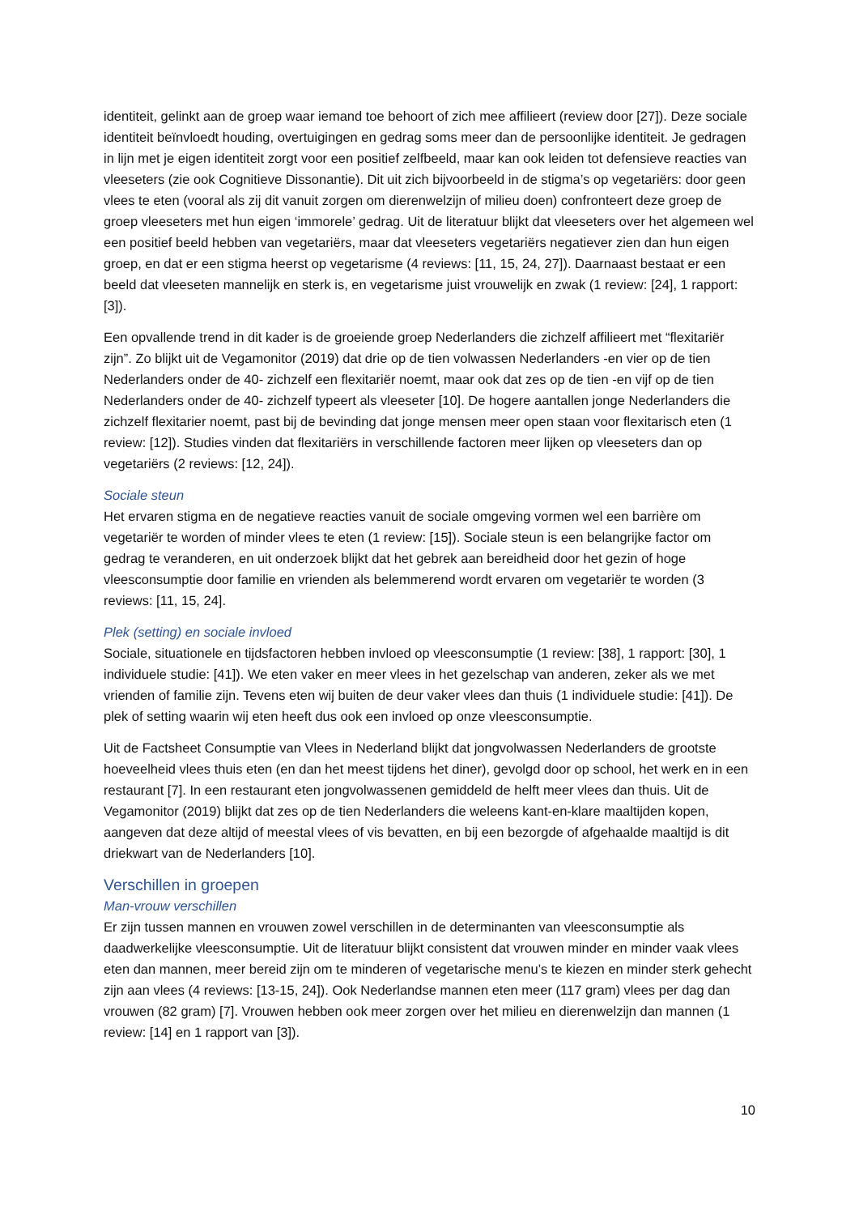identiteit, gelinkt aan de groep waar iemand toe behoort of zich mee affilieert (review door [27]). Deze sociale identiteit beïnvloedt houding, overtuigingen en gedrag soms meer dan de persoonlijke identiteit. Je gedragen in lijn met je eigen identiteit zorgt voor een positief zelfbeeld, maar kan ook leiden tot defensieve reacties van vleeseters (zie ook Cognitieve Dissonantie). Dit uit zich bijvoorbeeld in de stigma’s op vegetariërs: door geen vlees te eten (vooral als zij dit vanuit zorgen om dierenwelzijn of milieu doen) confronteert deze groep de groep vleeseters met hun eigen ‘immorele’ gedrag. Uit de literatuur blijkt dat vleeseters over het algemeen wel een positief beeld hebben van vegetariërs, maar dat vleeseters vegetariërs negatiever zien dan hun eigen groep, en dat er een stigma heerst op vegetarisme (4 reviews: [11, 15, 24, 27]). Daarnaast bestaat er een beeld dat vleeseten mannelijk en sterk is, en vegetarisme juist vrouwelijk en zwak (1 review: [24], 1 rapport: [3]).
Een opvallende trend in dit kader is de groeiende groep Nederlanders die zichzelf affilieert met “flexitariër zijn”. Zo blijkt uit de Vegamonitor (2019) dat drie op de tien volwassen Nederlanders -en vier op de tien Nederlanders onder de 40- zichzelf een flexitariër noemt, maar ook dat zes op de tien -en vijf op de tien Nederlanders onder de 40- zichzelf typeert als vleeseter [10]. De hogere aantallen jonge Nederlanders die zichzelf flexitarier noemt, past bij de bevinding dat jonge mensen meer open staan voor flexitarisch eten (1 review: [12]). Studies vinden dat flexitariërs in verschillende factoren meer lijken op vleeseters dan op vegetariërs (2 reviews: [12, 24]).
Sociale steun
Het ervaren stigma en de negatieve reacties vanuit de sociale omgeving vormen wel een barrière om vegetariër te worden of minder vlees te eten (1 review: [15]). Sociale steun is een belangrijke factor om gedrag te veranderen, en uit onderzoek blijkt dat het gebrek aan bereidheid door het gezin of hoge vleesconsumptie door familie en vrienden als belemmerend wordt ervaren om vegetariër te worden (3 reviews: [11, 15, 24].
Plek (setting) en sociale invloed
Sociale, situationele en tijdsfactoren hebben invloed op vleesconsumptie (1 review: [38], 1 rapport: [30], 1 individuele studie: [41]). We eten vaker en meer vlees in het gezelschap van anderen, zeker als we met vrienden of familie zijn. Tevens eten wij buiten de deur vaker vlees dan thuis (1 individuele studie: [41]). De plek of setting waarin wij eten heeft dus ook een invloed op onze vleesconsumptie.
Uit de Factsheet Consumptie van Vlees in Nederland blijkt dat jongvolwassen Nederlanders de grootste hoeveelheid vlees thuis eten (en dan het meest tijdens het diner), gevolgd door op school, het werk en in een restaurant [7]. In een restaurant eten jongvolwassenen gemiddeld de helft meer vlees dan thuis. Uit de Vegamonitor (2019) blijkt dat zes op de tien Nederlanders die weleens kant-en-klare maaltijden kopen, aangeven dat deze altijd of meestal vlees of vis bevatten, en bij een bezorgde of afgehaalde maaltijd is dit driekwart van de Nederlanders [10].
Verschillen in groepen
Man-vrouw verschillen
Er zijn tussen mannen en vrouwen zowel verschillen in de determinanten van vleesconsumptie als daadwerkelijke vleesconsumptie. Uit de literatuur blijkt consistent dat vrouwen minder en minder vaak vlees eten dan mannen, meer bereid zijn om te minderen of vegetarische menu’s te kiezen en minder sterk gehecht zijn aan vlees (4 reviews: [13-15, 24]). Ook Nederlandse mannen eten meer (117 gram) vlees per dag dan vrouwen (82 gram) [7]. Vrouwen hebben ook meer zorgen over het milieu en dierenwelzijn dan mannen (1 review: [14] en 1 rapport van [3]).
10